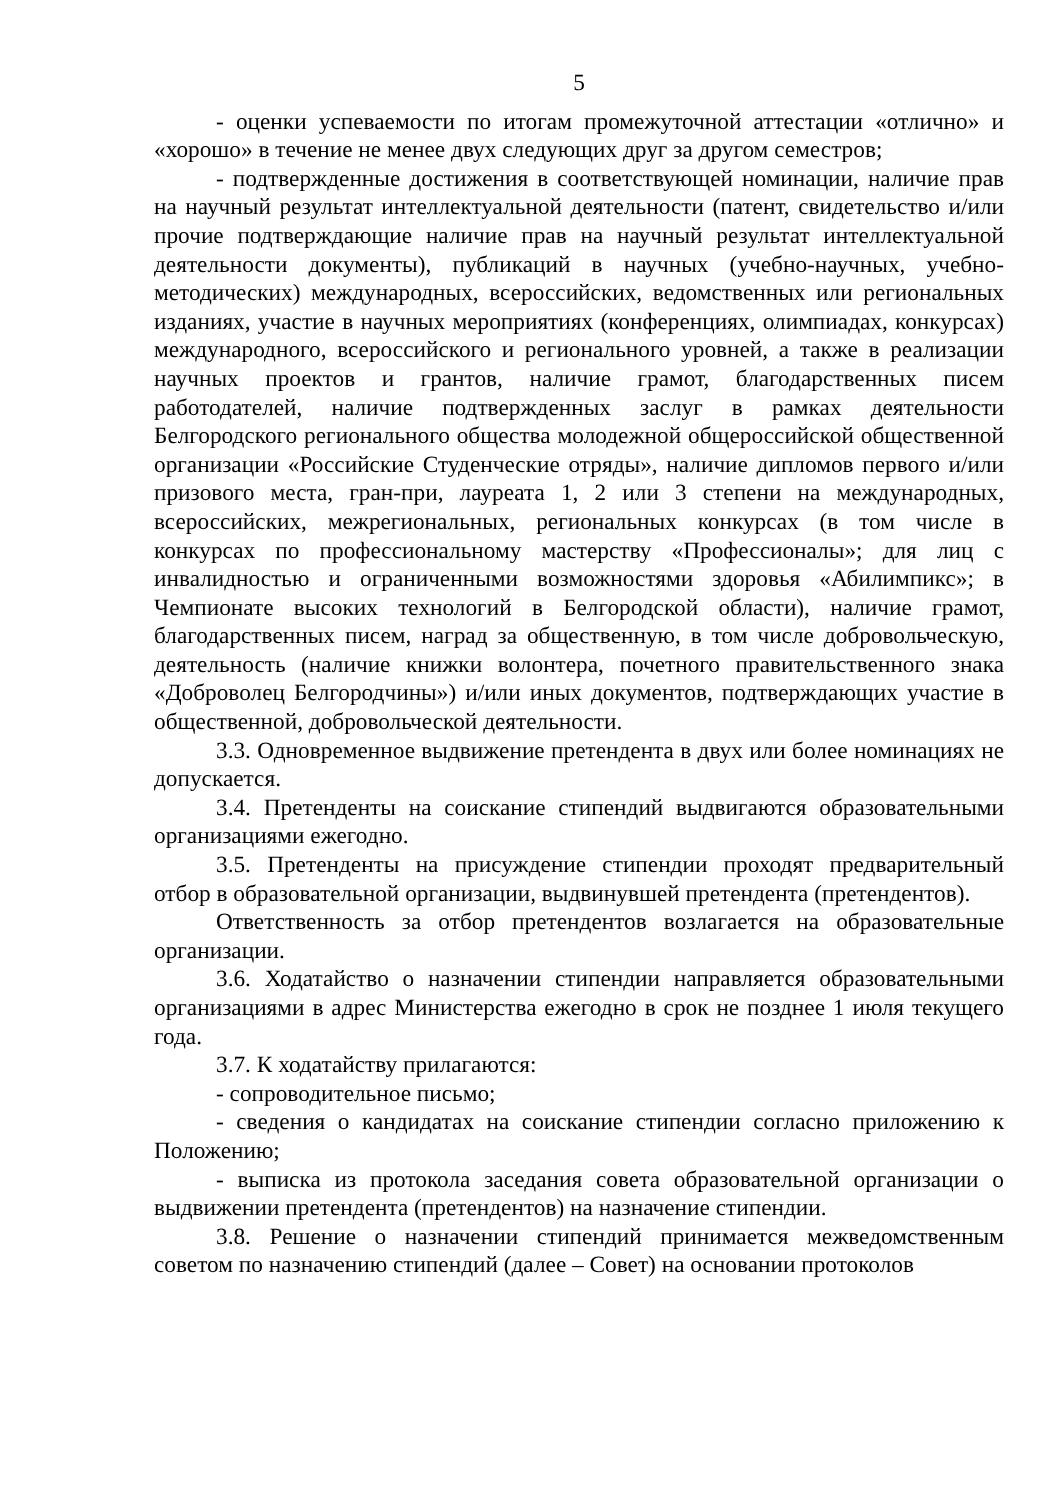5
- оценки успеваемости по итогам промежуточной аттестации «отлично» и «хорошо» в течение не менее двух следующих друг за другом семестров;
- подтвержденные достижения в соответствующей номинации, наличие прав на научный результат интеллектуальной деятельности (патент, свидетельство и/или прочие подтверждающие наличие прав на научный результат интеллектуальной деятельности документы), публикаций в научных (учебно-научных, учебно-методических) международных, всероссийских, ведомственных или региональных изданиях, участие в научных мероприятиях (конференциях, олимпиадах, конкурсах) международного, всероссийского и регионального уровней, а также в реализации научных проектов и грантов, наличие грамот, благодарственных писем работодателей, наличие подтвержденных заслуг в рамках деятельности Белгородского регионального общества молодежной общероссийской общественной организации «Российские Студенческие отряды», наличие дипломов первого и/или призового места, гран-при, лауреата 1, 2 или 3 степени на международных, всероссийских, межрегиональных, региональных конкурсах (в том числе в конкурсах по профессиональному мастерству «Профессионалы»; для лиц с инвалидностью и ограниченными возможностями здоровья «Абилимпикс»; в Чемпионате высоких технологий в Белгородской области), наличие грамот, благодарственных писем, наград за общественную, в том числе добровольческую, деятельность (наличие книжки волонтера, почетного правительственного знака «Доброволец Белгородчины») и/или иных документов, подтверждающих участие в общественной, добровольческой деятельности.
3.3. Одновременное выдвижение претендента в двух или более номинациях не допускается.
3.4. Претенденты на соискание стипендий выдвигаются образовательными организациями ежегодно.
3.5. Претенденты на присуждение стипендии проходят предварительный отбор в образовательной организации, выдвинувшей претендента (претендентов).
Ответственность за отбор претендентов возлагается на образовательные организации.
3.6. Ходатайство о назначении стипендии направляется образовательными организациями в адрес Министерства ежегодно в срок не позднее 1 июля текущего года.
3.7. К ходатайству прилагаются:
- сопроводительное письмо;
- сведения о кандидатах на соискание стипендии согласно приложению к Положению;
- выписка из протокола заседания совета образовательной организации о выдвижении претендента (претендентов) на назначение стипендии.
3.8. Решение о назначении стипендий принимается межведомственным советом по назначению стипендий (далее – Совет) на основании протоколов